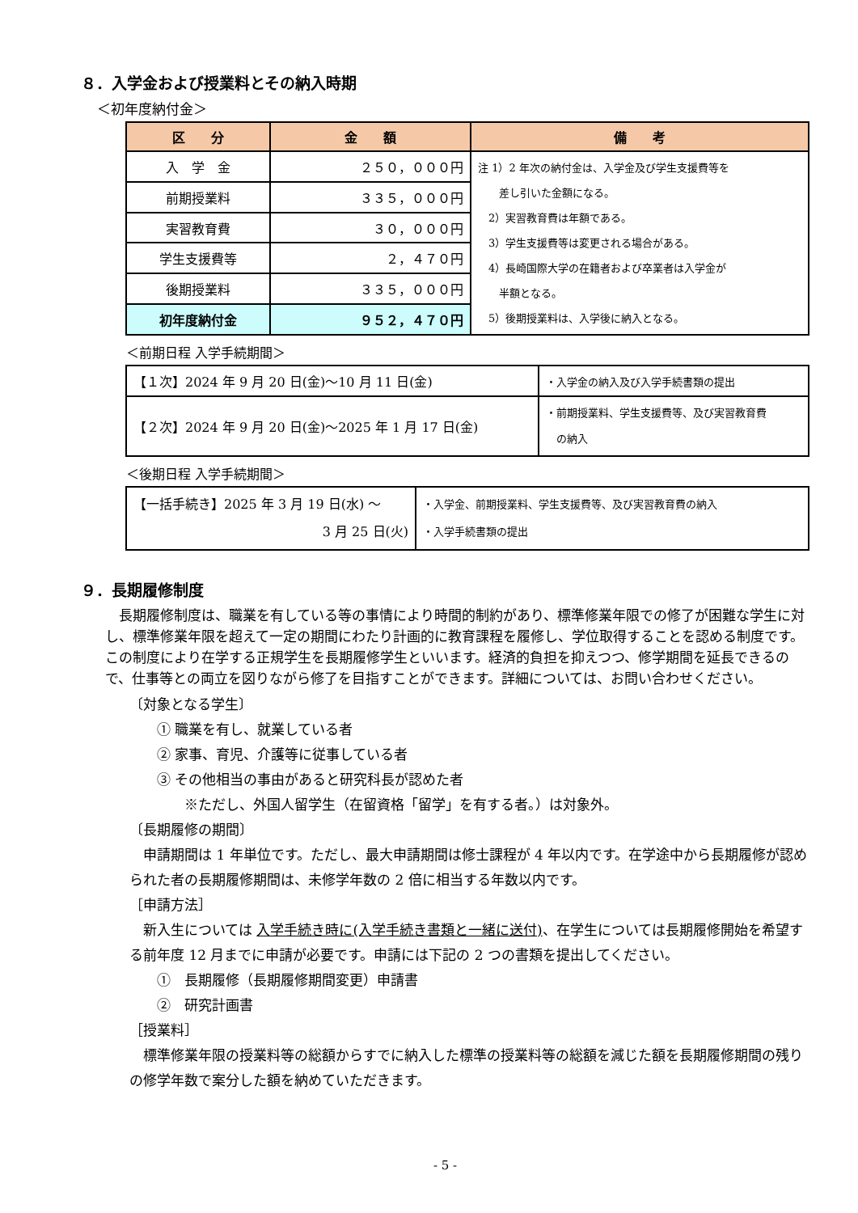８．入学金および授業料とその納入時期
＜初年度納付金＞
| 区 分 | 金 額 | 備 考 |
| --- | --- | --- |
| 入 学 金 | ２５０，０００円 | 注 1）2 年次の納付金は、入学金及び学生支援費等を 差し引いた金額になる。 2）実習教育費は年額である。 3）学生支援費等は変更される場合がある。 4）長崎国際大学の在籍者および卒業者は入学金が 半額となる。 5）後期授業料は、入学後に納入となる。 |
| 前期授業料 | ３３５，０００円 | |
| 実習教育費 | ３０，０００円 | |
| 学生支援費等 | ２，４７０円 | |
| 後期授業料 | ３３５，０００円 | |
| 初年度納付金 | ９５２，４７０円 | |
＜前期日程 入学手続期間＞
| 【１次】2024 年 9 月 20 日(金)～10 月 11 日(金) | ・入学金の納入及び入学手続書類の提出 |
| 【２次】2024 年 9 月 20 日(金)～2025 年 1 月 17 日(金) | ・前期授業料、学生支援費等、及び実習教育費 の納入 |
＜後期日程 入学手続期間＞
| 【一括手続き】2025 年 3 月 19 日(水) ～ 3 月 25 日(火) | ・入学金、前期授業料、学生支援費等、及び実習教育費の納入 ・入学手続書類の提出 |
９．長期履修制度
　長期履修制度は、職業を有している等の事情により時間的制約があり、標準修業年限での修了が困難な学生に対し、標準修業年限を超えて一定の期間にわたり計画的に教育課程を履修し、学位取得することを認める制度です。この制度により在学する正規学生を長期履修学生といいます。経済的負担を抑えつつ、修学期間を延長できるので、仕事等との両立を図りながら修了を目指すことができます。詳細については、お問い合わせください。
〔対象となる学生〕
　　① 職業を有し、就業している者
　　② 家事、育児、介護等に従事している者
　　③ その他相当の事由があると研究科長が認めた者
　　　　※ただし、外国人留学生（在留資格「留学」を有する者。）は対象外。
〔長期履修の期間〕
　申請期間は 1 年単位です。ただし、最大申請期間は修士課程が 4 年以内です。在学途中から長期履修が認められた者の長期履修期間は、未修学年数の 2 倍に相当する年数以内です。
［申請方法］
　新入生については 入学手続き時に(入学手続き書類と一緒に送付)、在学生については長期履修開始を希望する前年度 12 月までに申請が必要です。申請には下記の 2 つの書類を提出してください。
　　①　長期履修（長期履修期間変更）申請書
　　②　研究計画書
［授業料］
　標準修業年限の授業料等の総額からすでに納入した標準の授業料等の総額を減じた額を長期履修期間の残りの修学年数で案分した額を納めていただきます。
- 5 -